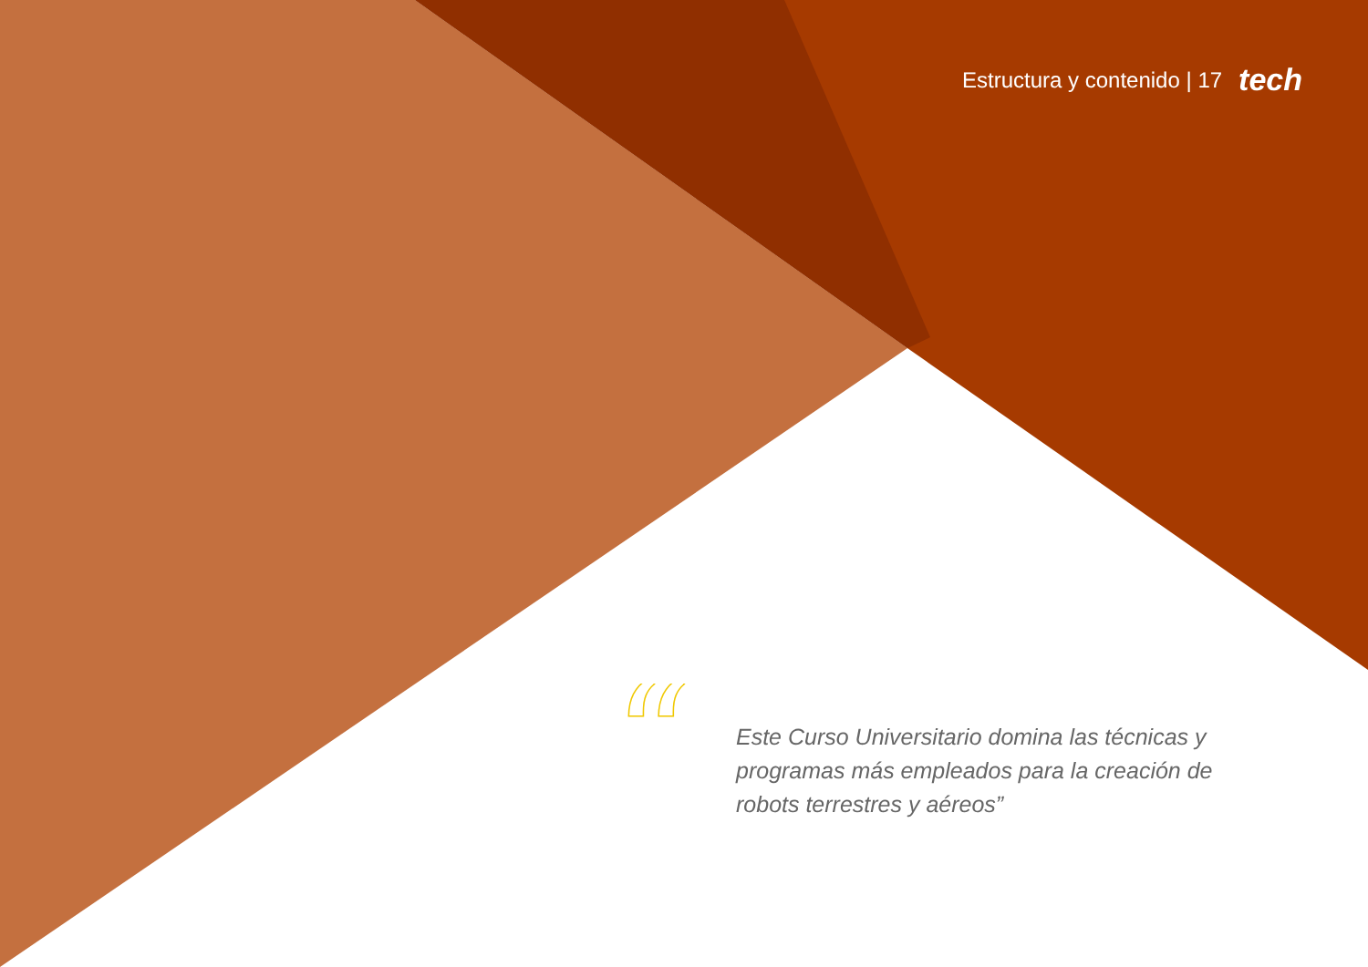Estructura y contenido | 17 tech
“
Este Curso Universitario domina las técnicas y programas más empleados para la creación de robots terrestres y aéreos”